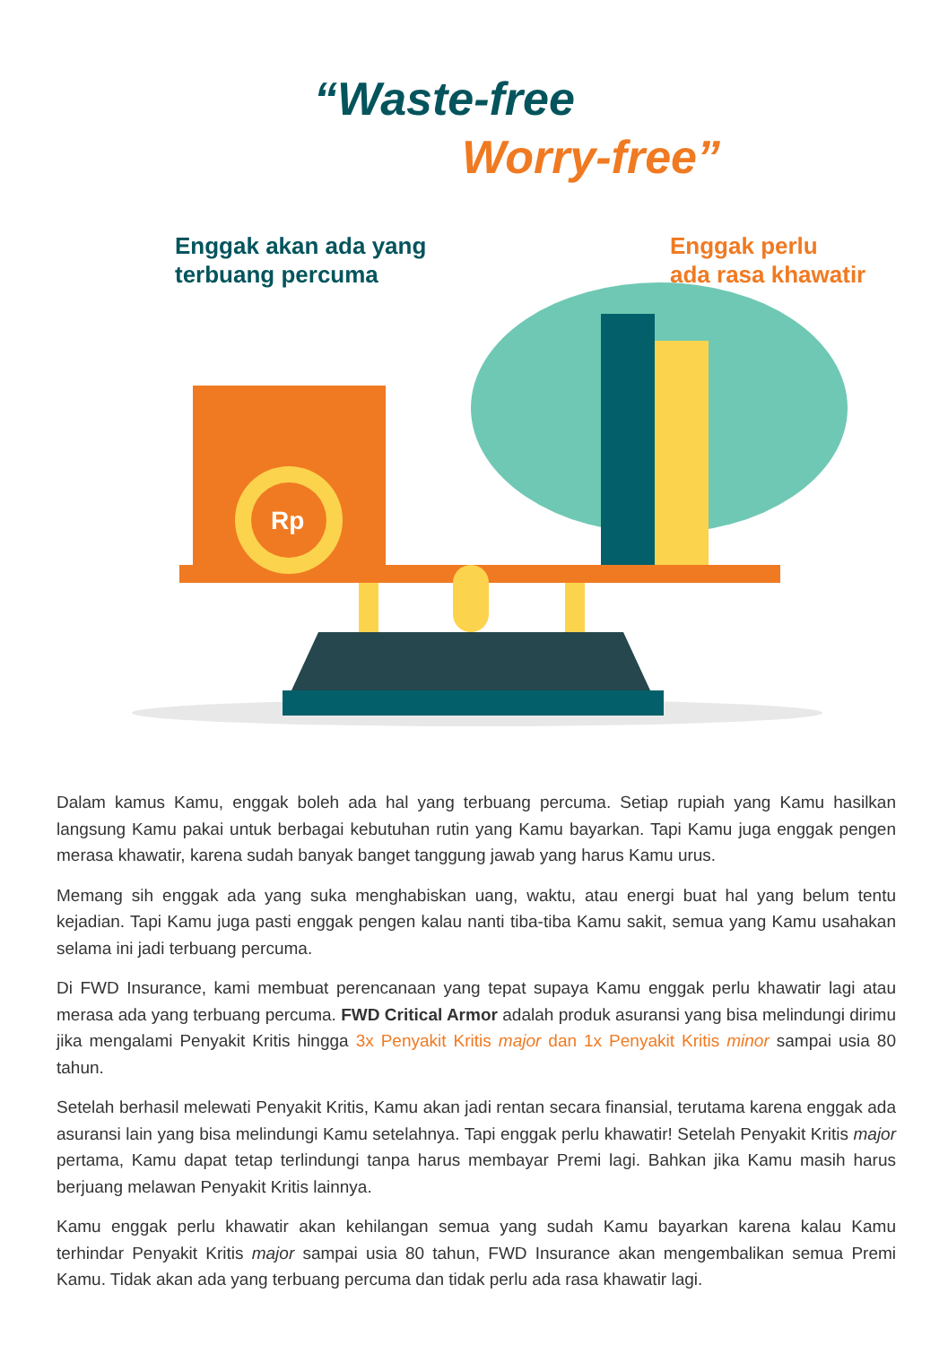Rp
“Waste-free
Worry-free”
Enggak akan ada yang
terbuang percuma
Enggak perlu
ada rasa khawatir
Dalam kamus Kamu, enggak boleh ada hal yang terbuang percuma. Setiap rupiah yang Kamu hasilkan langsung Kamu pakai untuk berbagai kebutuhan rutin yang Kamu bayarkan. Tapi Kamu juga enggak pengen merasa khawatir, karena sudah banyak banget tanggung jawab yang harus Kamu urus.
Memang sih enggak ada yang suka menghabiskan uang, waktu, atau energi buat hal yang belum tentu kejadian. Tapi Kamu juga pasti enggak pengen kalau nanti tiba-tiba Kamu sakit, semua yang Kamu usahakan selama ini jadi terbuang percuma.
Di FWD Insurance, kami membuat perencanaan yang tepat supaya Kamu enggak perlu khawatir lagi atau merasa ada yang terbuang percuma. FWD Critical Armor adalah produk asuransi yang bisa melindungi dirimu jika mengalami Penyakit Kritis hingga 3x Penyakit Kritis major dan 1x Penyakit Kritis minor sampai usia 80 tahun.
Setelah berhasil melewati Penyakit Kritis, Kamu akan jadi rentan secara finansial, terutama karena enggak ada asuransi lain yang bisa melindungi Kamu setelahnya. Tapi enggak perlu khawatir! Setelah Penyakit Kritis major pertama, Kamu dapat tetap terlindungi tanpa harus membayar Premi lagi. Bahkan jika Kamu masih harus berjuang melawan Penyakit Kritis lainnya.
Kamu enggak perlu khawatir akan kehilangan semua yang sudah Kamu bayarkan karena kalau Kamu terhindar Penyakit Kritis major sampai usia 80 tahun, FWD Insurance akan mengembalikan semua Premi Kamu. Tidak akan ada yang terbuang percuma dan tidak perlu ada rasa khawatir lagi.